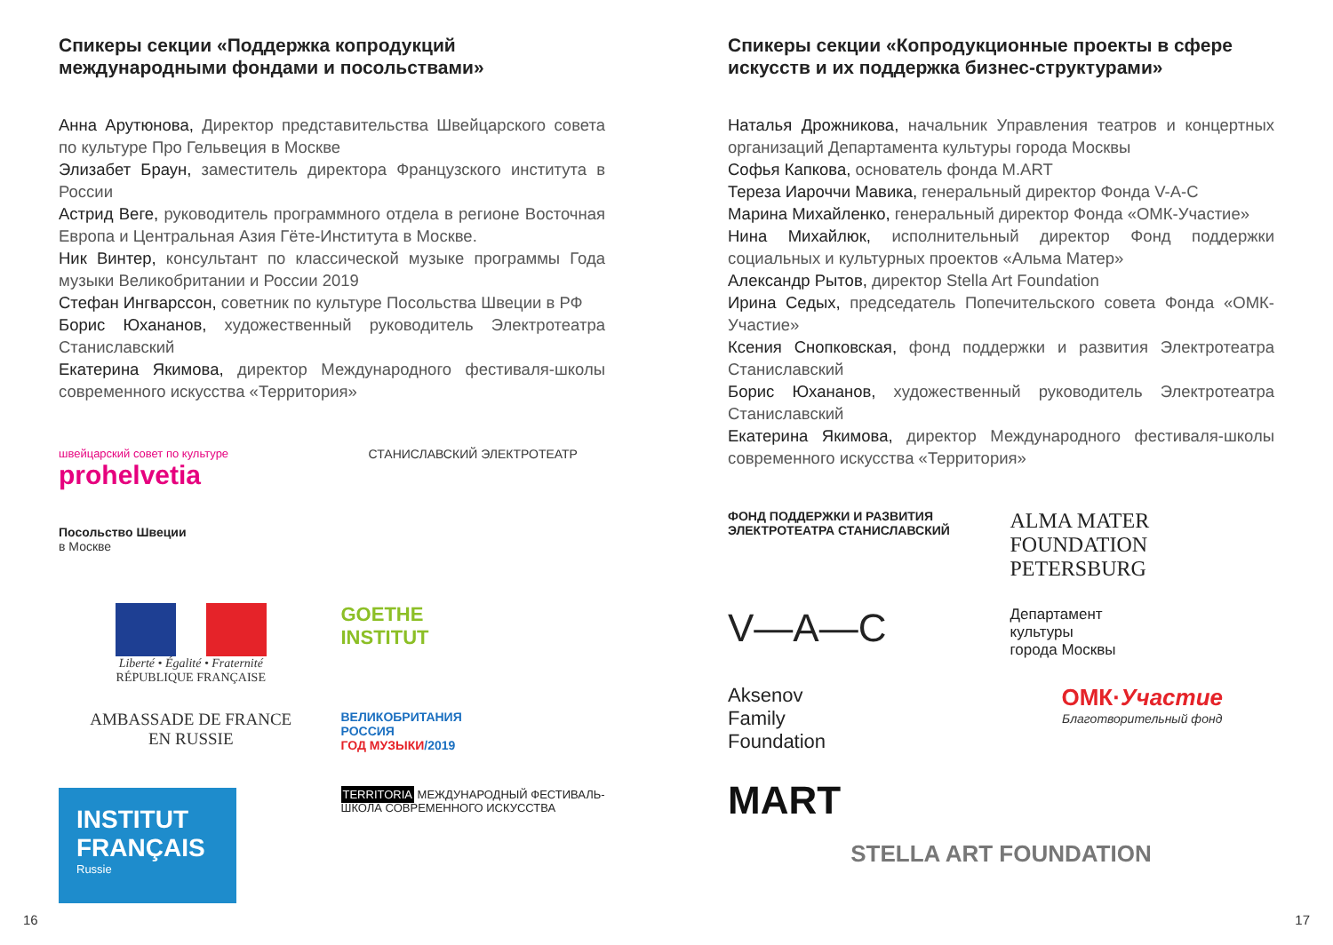Спикеры секции «Поддержка копродукций международными фондами и посольствами»
Анна Арутюнова, Директор представительства Швейцарского совета по культуре Про Гельвеция в Москве
Элизабет Браун, заместитель директора Французского института в России
Астрид Веге, руководитель программного отдела в регионе Восточная Европа и Центральная Азия Гёте-Института в Москве.
Ник Винтер, консультант по классической музыке программы Года музыки Великобритании и России 2019
Стефан Ингварссон, советник по культуре Посольства Швеции в РФ
Борис Юхананов, художественный руководитель Электротеатра Станиславский
Екатерина Якимова, директор Международного фестиваля-школы современного искусства «Территория»
швейцарский совет по культуре
prohelvetia
СТАНИСЛАВСКИЙ ЭЛЕКТРОТЕАТР
Посольство Швеции
в Москве
Liberté • Égalité • Fraternité
RÉPUBLIQUE FRANÇAISE
GOETHE
INSTITUT
AMBASSADE DE FRANCE
EN RUSSIE
ВЕЛИКОБРИТАНИЯ
РОССИЯ
ГОД МУЗЫКИ/2019
INSTITUT FRANÇAIS
Russie
TERRITORIA МЕЖДУНАРОДНЫЙ ФЕСТИВАЛЬ-ШКОЛА СОВРЕМЕННОГО ИСКУССТВА
Спикеры секции «Копродукционные проекты в сфере искусств и их поддержка бизнес-структурами»
Наталья Дрожникова, начальник Управления театров и концертных организаций Департамента культуры города Москвы
Софья Капкова, основатель фонда M.ART
Тереза Иароччи Мавика, генеральный директор Фонда V-A-C
Марина Михайленко, генеральный директор Фонда «ОМК-Участие»
Нина Михайлюк, исполнительный директор Фонд поддержки социальных и культурных проектов «Альма Матер»
Александр Рытов, директор Stella Art Foundation
Ирина Седых, председатель Попечительского совета Фонда «ОМК-Участие»
Ксения Снопковская, фонд поддержки и развития Электротеатра Станиславский
Борис Юхананов, художественный руководитель Электротеатра Станиславский
Екатерина Якимова, директор Международного фестиваля-школы современного искусства «Территория»
ФОНД ПОДДЕРЖКИ И РАЗВИТИЯ ЭЛЕКТРОТЕАТРА СТАНИСЛАВСКИЙ
ALMA MATER
FOUNDATION
PETERSBURG
V—A—C
Департамент
культуры
города Москвы
Aksenov
Family
Foundation
ОМК·Участие
Благотворительный фонд
MART
STELLA ART FOUNDATION
16 17